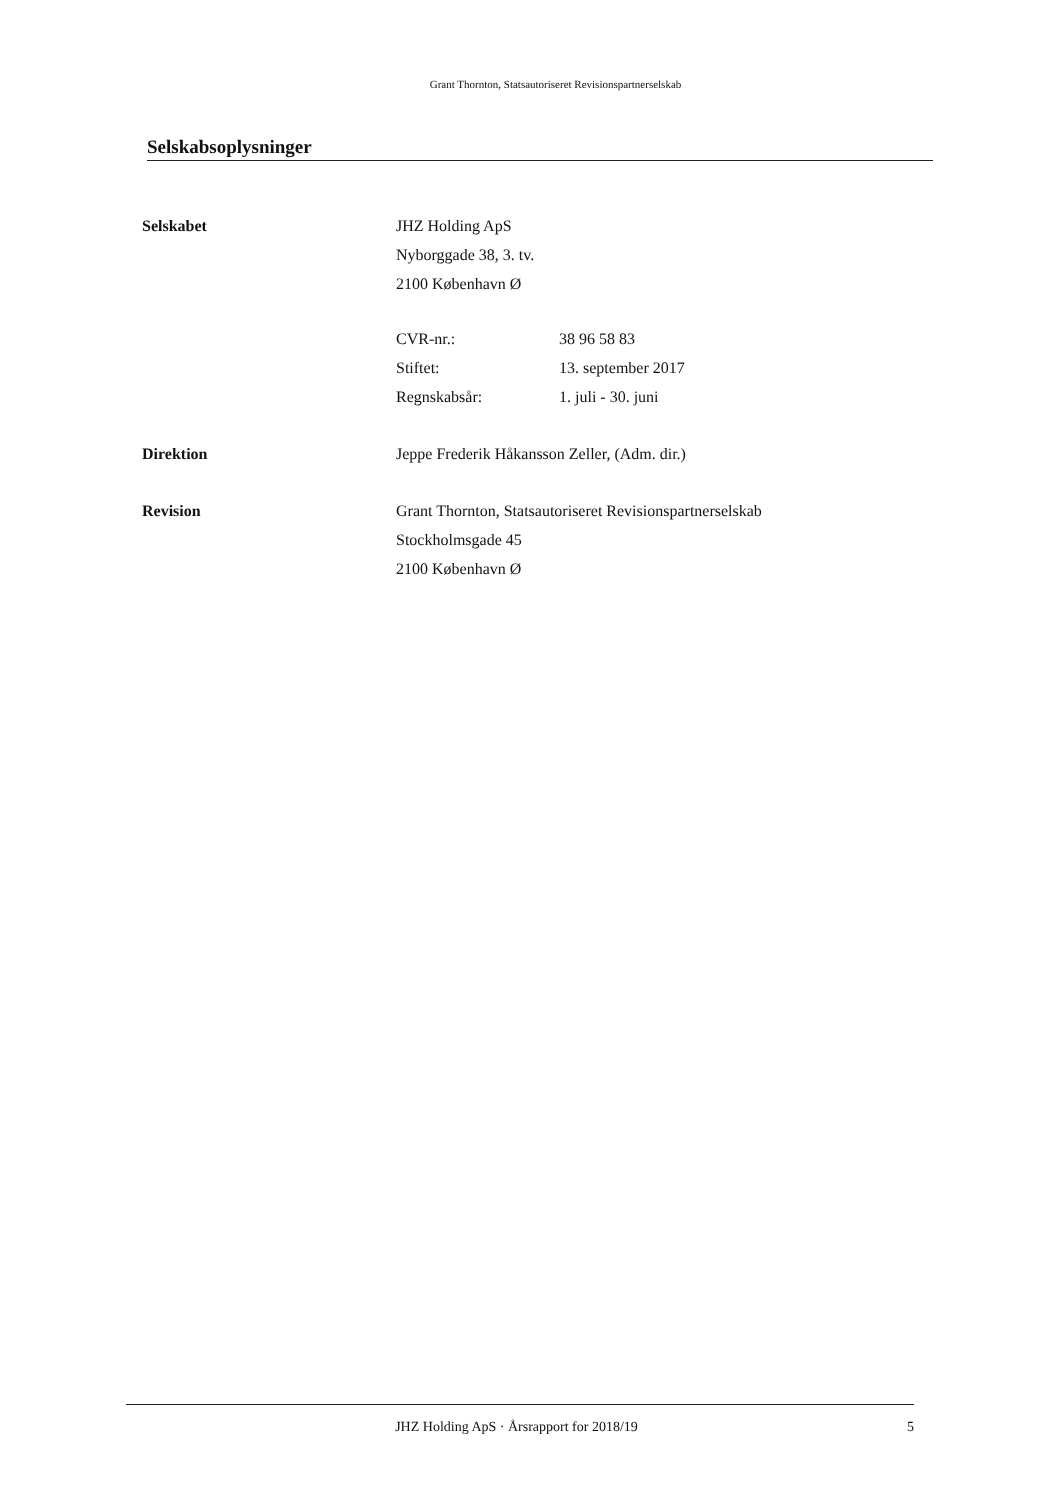Grant Thornton, Statsautoriseret Revisionspartnerselskab
Selskabsoplysninger
Selskabet JHZ Holding ApS
Nyborggade 38, 3. tv.
2100 København Ø
CVR-nr.: 38 96 58 83
Stiftet: 13. september 2017
Regnskabsår: 1. juli - 30. juni
Direktion Jeppe Frederik Håkansson Zeller, (Adm. dir.)
Revision Grant Thornton, Statsautoriseret Revisionspartnerselskab
Stockholmsgade 45
2100 København Ø
JHZ Holding ApS · Årsrapport for 2018/19
5